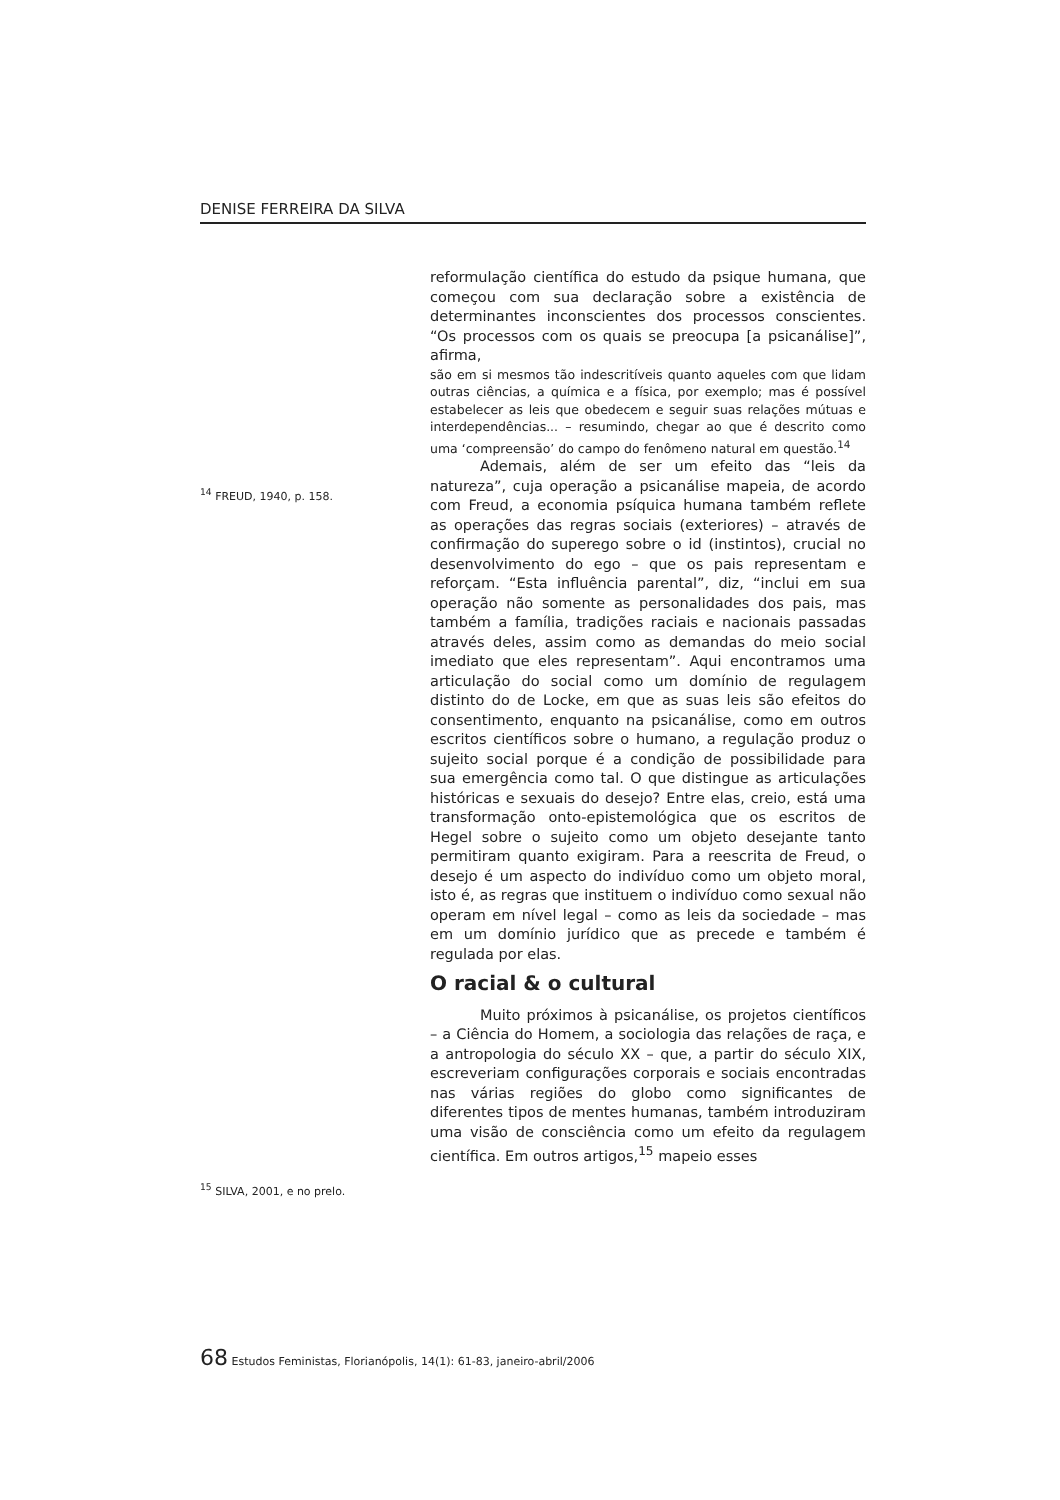DENISE FERREIRA DA SILVA
reformulação científica do estudo da psique humana, que começou com sua declaração sobre a existência de determinantes inconscientes dos processos conscientes. “Os processos com os quais se preocupa [a psicanálise]”, afirma,
<sup>14</sup> FREUD, 1940, p. 158.
são em si mesmos tão indescritíveis quanto aqueles com que lidam outras ciências, a química e a física, por exemplo; mas é possível estabelecer as leis que obedecem e seguir suas relações mútuas e interdependências... – resumindo, chegar ao que é descrito como uma ‘compreensão’ do campo do fenômeno natural em questão.<sup>14</sup>
Ademais, além de ser um efeito das “leis da natureza”, cuja operação a psicanálise mapeia, de acordo com Freud, a economia psíquica humana também reflete as operações das regras sociais (exteriores) – através de confirmação do superego sobre o id (instintos), crucial no desenvolvimento do ego – que os pais representam e reforçam. “Esta influência parental”, diz, “inclui em sua operação não somente as personalidades dos pais, mas também a família, tradições raciais e nacionais passadas através deles, assim como as demandas do meio social imediato que eles representam”. Aqui encontramos uma articulação do social como um domínio de regulagem distinto do de Locke, em que as suas leis são efeitos do consentimento, enquanto na psicanálise, como em outros escritos científicos sobre o humano, a regulação produz o sujeito social porque é a condição de possibilidade para sua emergência como tal. O que distingue as articulações históricas e sexuais do desejo? Entre elas, creio, está uma transformação onto-epistemológica que os escritos de Hegel sobre o sujeito como um objeto desejante tanto permitiram quanto exigiram. Para a reescrita de Freud, o desejo é um aspecto do indivíduo como um objeto moral, isto é, as regras que instituem o indivíduo como sexual não operam em nível legal – como as leis da sociedade – mas em um domínio jurídico que as precede e também é regulada por elas.
O racial & o cultural
<sup>15</sup> SILVA, 2001, e no prelo.
Muito próximos à psicanálise, os projetos científicos – a Ciência do Homem, a sociologia das relações de raça, e a antropologia do século XX – que, a partir do século XIX, escreveriam configurações corporais e sociais encontradas nas várias regiões do globo como significantes de diferentes tipos de mentes humanas, também introduziram uma visão de consciência como um efeito da regulagem científica. Em outros artigos,<sup>15</sup> mapeio esses
68 Estudos Feministas, Florianópolis, 14(1): 61-83, janeiro-abril/2006